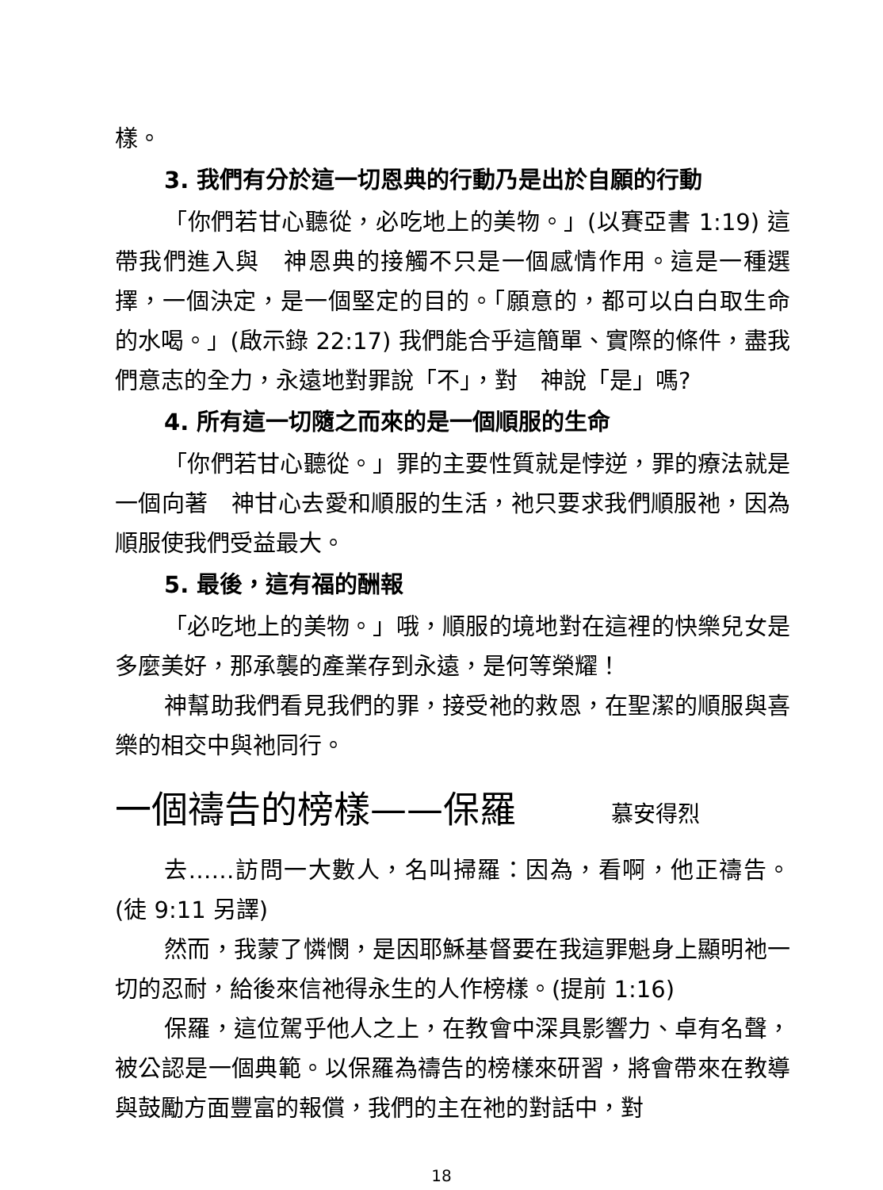樣。
3. 我們有分於這一切恩典的行動乃是出於自願的行動
「你們若甘心聽從，必吃地上的美物。」(以賽亞書 1:19) 這帶我們進入與　神恩典的接觸不只是一個感情作用。這是一種選擇，一個決定，是一個堅定的目的。「願意的，都可以白白取生命的水喝。」(啟示錄 22:17) 我們能合乎這簡單、實際的條件，盡我們意志的全力，永遠地對罪說「不」，對　神說「是」嗎?
4. 所有這一切隨之而來的是一個順服的生命
「你們若甘心聽從。」罪的主要性質就是悖逆，罪的療法就是一個向著　神甘心去愛和順服的生活，祂只要求我們順服祂，因為順服使我們受益最大。
5. 最後，這有福的酬報
「必吃地上的美物。」哦，順服的境地對在這裡的快樂兒女是多麼美好，那承襲的產業存到永遠，是何等榮耀！
神幫助我們看見我們的罪，接受祂的救恩，在聖潔的順服與喜樂的相交中與祂同行。
一個禱告的榜樣——保羅 慕安得烈
去……訪問一大數人，名叫掃羅：因為，看啊，他正禱告。(徒 9:11 另譯)
然而，我蒙了憐憫，是因耶穌基督要在我這罪魁身上顯明祂一切的忍耐，給後來信祂得永生的人作榜樣。(提前 1:16)
保羅，這位駕乎他人之上，在教會中深具影響力、卓有名聲，被公認是一個典範。以保羅為禱告的榜樣來研習，將會帶來在教導與鼓勵方面豐富的報償，我們的主在祂的對話中，對
18